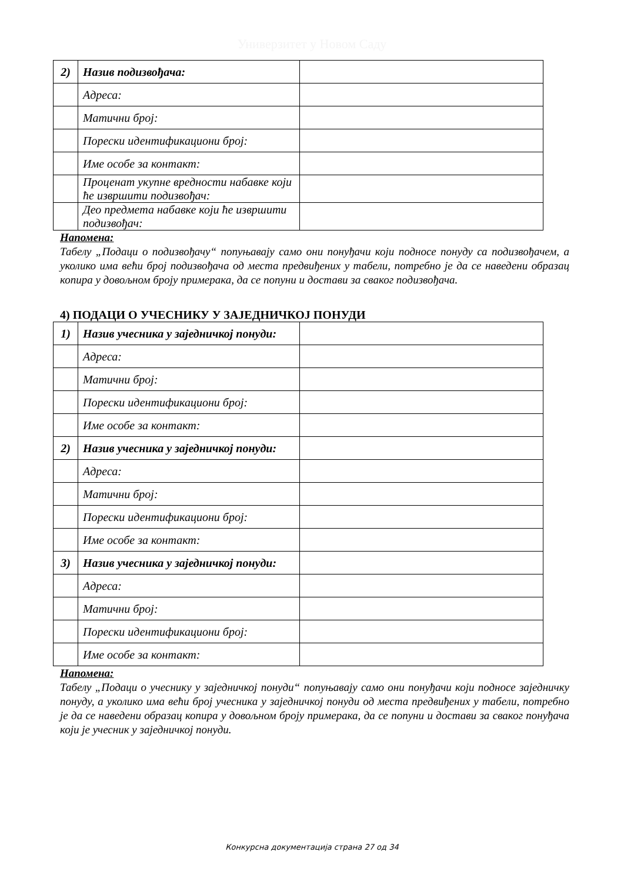Универзитет у Новом Саду
| 2) | Назив подизвођача: | |
| | Адреса: | |
| | Матични број: | |
| | Порески идентификациони број: | |
| | Име особе за контакт: | |
| | Проценат укупне вредности набавке који ће извршити подизвођач: | |
| | Део предмета набавке који ће извршити подизвођач: | |
Напомена:
Табелу „Подаци о подизвођачу“ попуњавају само они понуђачи који подносе понуду са подизвођачем, а уколико има већи број подизвођача од места предвиђених у табели, потребно је да се наведени образац копира у довољном броју примерака, да се попуни и достави за сваког подизвођача.
4) ПОДАЦИ О УЧЕСНИКУ У ЗАЈЕДНИЧКОЈ ПОНУДИ
| 1) | Назив учесника у заједничкој понуди: | |
| | Адреса: | |
| | Матични број: | |
| | Порески идентификациони број: | |
| | Име особе за контакт: | |
| 2) | Назив учесника у заједничкој понуди: | |
| | Адреса: | |
| | Матични број: | |
| | Порески идентификациони број: | |
| | Име особе за контакт: | |
| 3) | Назив учесника у заједничкој понуди: | |
| | Адреса: | |
| | Матични број: | |
| | Порески идентификациони број: | |
| | Име особе за контакт: | |
Напомена:
Табелу „Подаци о учеснику у заједничкој понуди“ попуњавају само они понуђачи који подносе заједничку понуду, а уколико има већи број учесника у заједничкој понуди од места предвиђених у табели, потребно је да се наведени образац копира у довољном броју примерака, да се попуни и достави за сваког понуђача који је учесник у заједничкој понуди.
Конкурсна документација страна 27 од 34